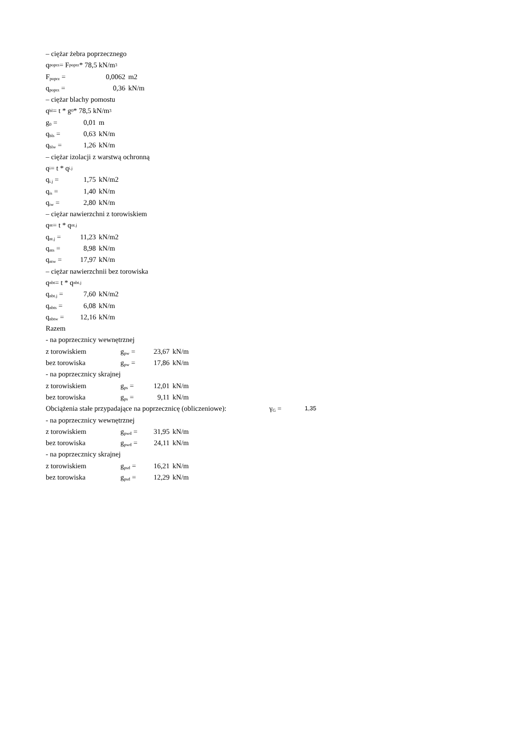– ciężar żebra poprzecznego
q<sub>poprz</sub> = F<sub>poprz</sub> * 78,5 kN/m<sup>3</sup>
F<sub>poprz</sub> = 0,0062 m2
q<sub>poprz</sub> = 0,36 kN/m
– ciężar blachy pomostu
q<sub>bl</sub> = t * g<sub>0</sub> * 78,5 kN/m<sup>3</sup>
g<sub>0</sub> = 0,01 m
q<sub>bls</sub> = 0,63 kN/m
q<sub>blw</sub> = 1,26 kN/m
– ciężar izolacji z warstwą ochronną
q<sub>i</sub> = t * q<sub>i.j</sub>
q<sub>i.j</sub> = 1,75 kN/m2
q<sub>is</sub> = 1,40 kN/m
q<sub>iw</sub> = 2,80 kN/m
– ciężar nawierzchni z torowiskiem
q<sub>nt</sub> = t * q<sub>nt.j</sub>
q<sub>nt.j</sub> = 11,23 kN/m2
q<sub>nts</sub> = 8,98 kN/m
q<sub>ntw</sub> = 17,97 kN/m
– ciężar nawierzchnii bez torowiska
q<sub>nbt</sub> = t * q<sub>nbt.j</sub>
q<sub>nbt.j</sub> = 7,60 kN/m2
q<sub>nbts</sub> = 6,08 kN/m
q<sub>nbtw</sub> = 12,16 kN/m
Razem
- na poprzecznicy wewnętrznej
z torowiskiem g<sub>pw</sub> = 23,67 kN/m
bez torowiska g<sub>pw</sub> = 17,86 kN/m
- na poprzecznicy skrajnej
z torowiskiem g<sub>ps</sub> = 12,01 kN/m
bez torowiska g<sub>ps</sub> = 9,11 kN/m
Obciążenia stałe przypadające na poprzecznicę (obliczeniowe): γ<sub>G</sub> = 1,35
- na poprzecznicy wewnętrznej
z torowiskiem g<sub>pwd</sub> = 31,95 kN/m
bez torowiska g<sub>pwd</sub> = 24,11 kN/m
- na poprzecznicy skrajnej
z torowiskiem g<sub>psd</sub> = 16,21 kN/m
bez torowiska g<sub>psd</sub> = 12,29 kN/m